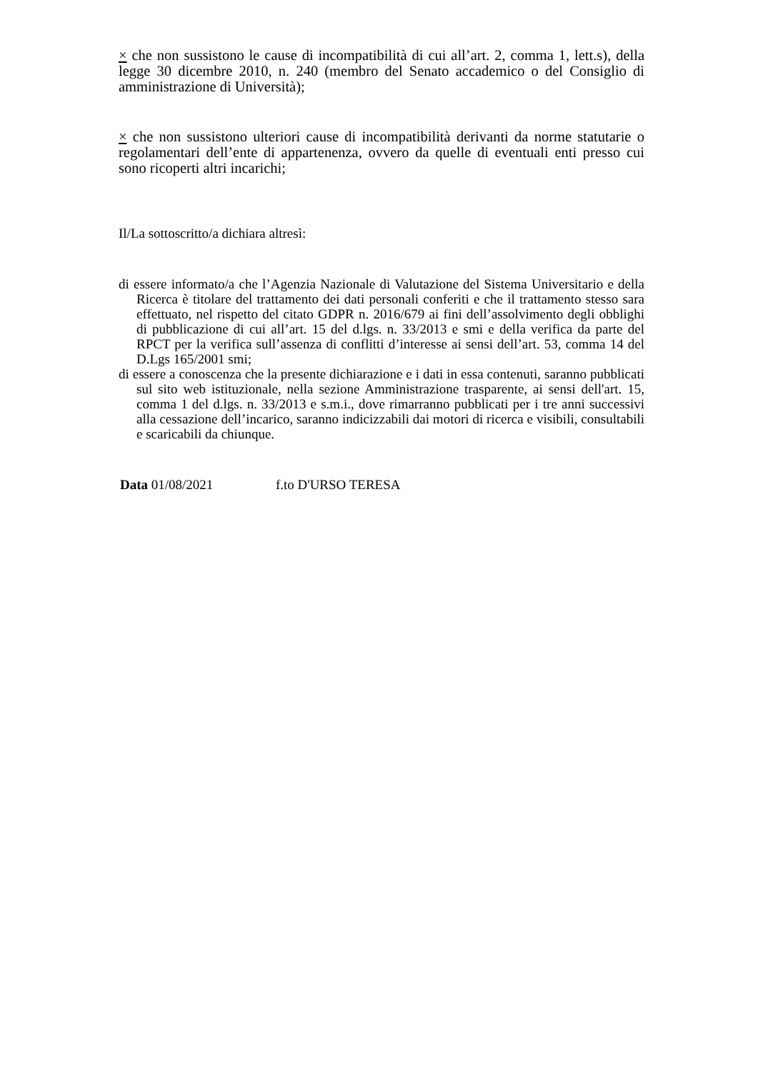× che non sussistono le cause di incompatibilità di cui all’art. 2, comma 1, lett.s), della legge 30 dicembre 2010, n. 240 (membro del Senato accademico o del Consiglio di amministrazione di Università);
× che non sussistono ulteriori cause di incompatibilità derivanti da norme statutarie o regolamentari dell’ente di appartenenza, ovvero da quelle di eventuali enti presso cui sono ricoperti altri incarichi;
Il/La sottoscritto/a dichiara altresì:
di essere informato/a che l’Agenzia Nazionale di Valutazione del Sistema Universitario e della Ricerca è titolare del trattamento dei dati personali conferiti e che il trattamento stesso sara effettuato, nel rispetto del citato GDPR n. 2016/679 ai fini dell’assolvimento degli obblighi di pubblicazione di cui all’art. 15 del d.lgs. n. 33/2013 e smi e della verifica da parte del RPCT per la verifica sull’assenza di conflitti d’interesse ai sensi dell’art. 53, comma 14 del D.Lgs 165/2001 smi;
di essere a conoscenza che la presente dichiarazione e i dati in essa contenuti, saranno pubblicati sul sito web istituzionale, nella sezione Amministrazione trasparente, ai sensi dell'art. 15, comma 1 del d.lgs. n. 33/2013 e s.m.i., dove rimarranno pubblicati per i tre anni successivi alla cessazione dell’incarico, saranno indicizzabili dai motori di ricerca e visibili, consultabili e scaricabili da chiunque.
Data 01/08/2021 f.to D'URSO TERESA